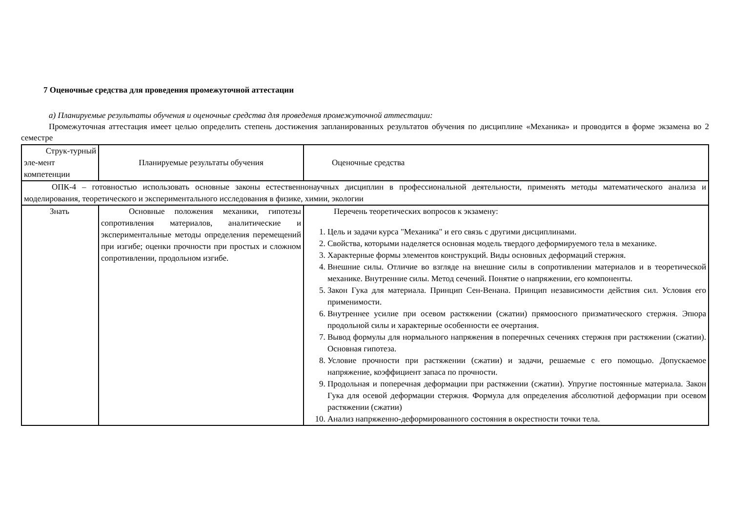7 Оценочные средства для проведения промежуточной аттестации
а) Планируемые результаты обучения и оценочные средства для проведения промежуточной аттестации:
Промежуточная аттестация имеет целью определить степень достижения запланированных результатов обучения по дисциплине «Механика» и проводится в форме экзамена во 2 семестре
| Струк-турный эле-мент компетенции | Планируемые результаты обучения | Оценочные средства |
| ОПК-4 – готовностью использовать основные законы естественнонаучных дисциплин в профессиональной деятельности, применять методы математического анализа и моделирования, теоретического и экспериментального исследования в физике, химии, экологии | | |
| Знать | Основные положения механики, гипотезы сопротивления материалов, аналитические и экспериментальные методы определения перемещений при изгибе; оценки прочности при простых и сложном сопротивлении, продольном изгибе. | Перечень теоретических вопросов к экзамену: 1. Цель и задачи курса "Механика" и его связь с другими дисциплинами. 2. Свойства, которыми наделяется основная модель твердого деформируемого тела в механике. 3. Характерные формы элементов конструкций. Виды основных деформаций стержня. 4. Внешние силы. Отличие во взгляде на внешние силы в сопротивлении материалов и в теоретической механике. Внутренние силы. Метод сечений. Понятие о напряжении, его компоненты. 5. Закон Гука для материала. Принцип Сен-Венана. Принцип независимости действия сил. Условия его применимости. 6. Внутреннее усилие при осевом растяжении (сжатии) прямоосного призматического стержня. Эпюра продольной силы и характерные особенности ее очертания. 7. Вывод формулы для нормального напряжения в поперечных сечениях стержня при растяжении (сжатии). Основная гипотеза. 8. Условие прочности при растяжении (сжатии) и задачи, решаемые с его помощью. Допускаемое напряжение, коэффициент запаса по прочности. 9. Продольная и поперечная деформации при растяжении (сжатии). Упругие постоянные материала. Закон Гука для осевой деформации стержня. Формула для определения абсолютной деформации при осевом растяжении (сжатии) 10. Анализ напряженно-деформированного состояния в окрестности точки тела. |